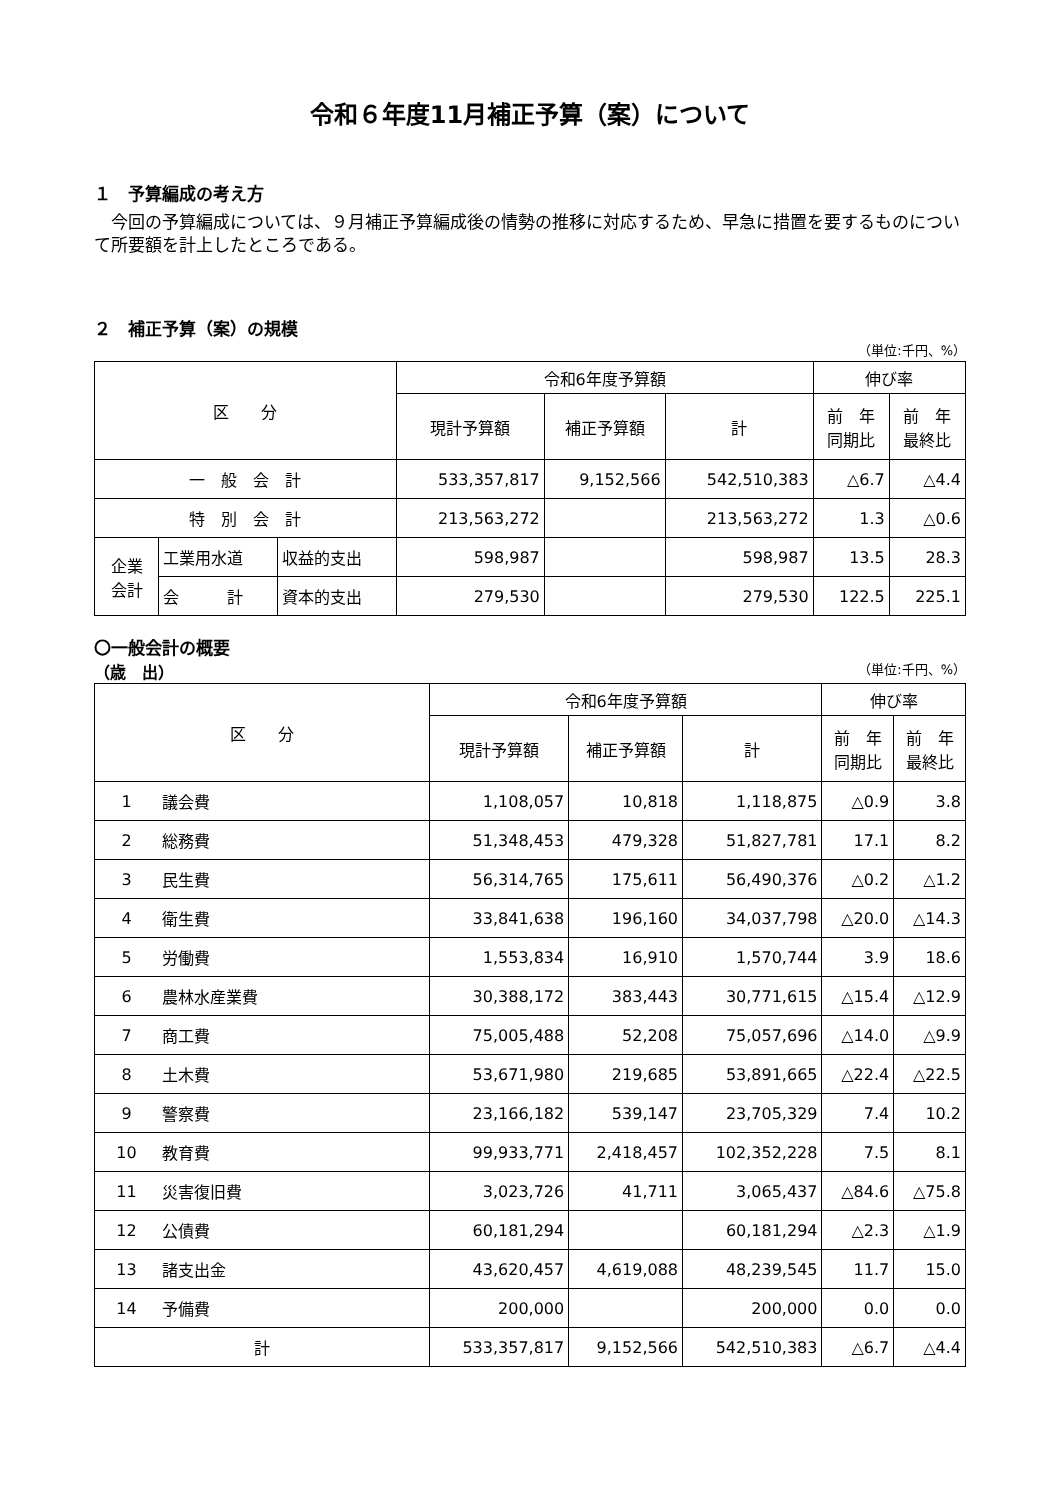令和６年度11月補正予算（案）について
１　予算編成の考え方
　今回の予算編成については、９月補正予算編成後の情勢の推移に対応するため、早急に措置を要するものについて所要額を計上したところである。
２　補正予算（案）の規模
（単位:千円、%）
| 区 分 | | | 令和6年度予算額 | | | 伸び率 | |
| --- | --- | --- | --- | --- | --- | --- | --- |
| | | | 現計予算額 | 補正予算額 | 計 | 前 年 同期比 | 前 年 最終比 |
| 一 般 会 計 | | | 533,357,817 | 9,152,566 | 542,510,383 | △6.7 | △4.4 |
| 特 別 会 計 | | | 213,563,272 | | 213,563,272 | 1.3 | △0.6 |
| 企業 会計 | 工業用水道 | 収益的支出 | 598,987 | | 598,987 | 13.5 | 28.3 |
| | 会 計 | 資本的支出 | 279,530 | | 279,530 | 122.5 | 225.1 |
〇一般会計の概要
（歳　出） （単位:千円、%）
| 区 分 | | 令和6年度予算額 | | | 伸び率 | |
| --- | --- | --- | --- | --- | --- | --- |
| | | 現計予算額 | 補正予算額 | 計 | 前 年 同期比 | 前 年 最終比 |
| 1 | 議会費 | 1,108,057 | 10,818 | 1,118,875 | △0.9 | 3.8 |
| 2 | 総務費 | 51,348,453 | 479,328 | 51,827,781 | 17.1 | 8.2 |
| 3 | 民生費 | 56,314,765 | 175,611 | 56,490,376 | △0.2 | △1.2 |
| 4 | 衛生費 | 33,841,638 | 196,160 | 34,037,798 | △20.0 | △14.3 |
| 5 | 労働費 | 1,553,834 | 16,910 | 1,570,744 | 3.9 | 18.6 |
| 6 | 農林水産業費 | 30,388,172 | 383,443 | 30,771,615 | △15.4 | △12.9 |
| 7 | 商工費 | 75,005,488 | 52,208 | 75,057,696 | △14.0 | △9.9 |
| 8 | 土木費 | 53,671,980 | 219,685 | 53,891,665 | △22.4 | △22.5 |
| 9 | 警察費 | 23,166,182 | 539,147 | 23,705,329 | 7.4 | 10.2 |
| 10 | 教育費 | 99,933,771 | 2,418,457 | 102,352,228 | 7.5 | 8.1 |
| 11 | 災害復旧費 | 3,023,726 | 41,711 | 3,065,437 | △84.6 | △75.8 |
| 12 | 公債費 | 60,181,294 | | 60,181,294 | △2.3 | △1.9 |
| 13 | 諸支出金 | 43,620,457 | 4,619,088 | 48,239,545 | 11.7 | 15.0 |
| 14 | 予備費 | 200,000 | | 200,000 | 0.0 | 0.0 |
| 計 | | 533,357,817 | 9,152,566 | 542,510,383 | △6.7 | △4.4 |